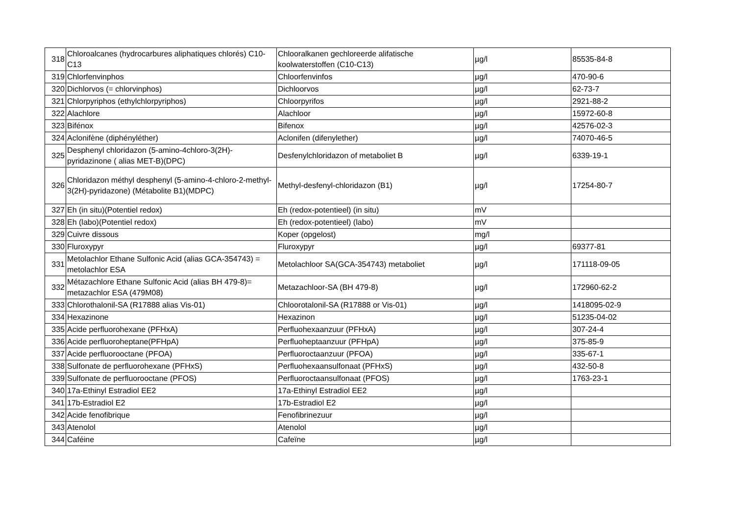| 318 | Chloroalcanes (hydrocarbures aliphatiques chlorés) C10-C13 | Chlooralkanen gechloreerde alifatische koolwaterstoffen (C10-C13) | µg/l | 85535-84-8 |
| 319 | Chlorfenvinphos | Chloorfenvinfos | µg/l | 470-90-6 |
| 320 | Dichlorvos (= chlorvinphos) | Dichloorvos | µg/l | 62-73-7 |
| 321 | Chlorpyriphos (ethylchlorpyriphos) | Chloorpyrifos | µg/l | 2921-88-2 |
| 322 | Alachlore | Alachloor | µg/l | 15972-60-8 |
| 323 | Bifénox | Bifenox | µg/l | 42576-02-3 |
| 324 | Aclonifène (diphényléther) | Aclonifen (difenylether) | µg/l | 74070-46-5 |
| 325 | Desphenyl chloridazon (5-amino-4chloro-3(2H)-pyridazinone ( alias MET-B)(DPC) | Desfenylchloridazon of metaboliet B | µg/l | 6339-19-1 |
| 326 | Chloridazon méthyl desphenyl (5-amino-4-chloro-2-methyl-3(2H)-pyridazone) (Métabolite B1)(MDPC) | Methyl-desfenyl-chloridazon (B1) | µg/l | 17254-80-7 |
| 327 | Eh (in situ)(Potentiel redox) | Eh (redox-potentieel) (in situ) | mV | |
| 328 | Eh (labo)(Potentiel redox) | Eh (redox-potentieel) (labo) | mV | |
| 329 | Cuivre dissous | Koper (opgelost) | mg/l | |
| 330 | Fluroxypyr | Fluroxypyr | µg/l | 69377-81 |
| 331 | Metolachlor Ethane Sulfonic Acid (alias GCA-354743) = metolachlor ESA | Metolachloor SA(GCA-354743) metaboliet | µg/l | 171118-09-05 |
| 332 | Métazachlore Ethane Sulfonic Acid (alias BH 479-8)= metazachlor ESA (479M08) | Metazachloor-SA (BH 479-8) | µg/l | 172960-62-2 |
| 333 | Chlorothalonil-SA (R17888 alias Vis-01) | Chloorotalonil-SA (R17888 or Vis-01) | µg/l | 1418095-02-9 |
| 334 | Hexazinone | Hexazinon | µg/l | 51235-04-02 |
| 335 | Acide perfluorohexane (PFHxA) | Perfluohexaanzuur (PFHxA) | µg/l | 307-24-4 |
| 336 | Acide perfluoroheptane(PFHpA) | Perfluoheptaanzuur (PFHpA) | µg/l | 375-85-9 |
| 337 | Acide perfluorooctane (PFOA) | Perfluoroctaanzuur (PFOA) | µg/l | 335-67-1 |
| 338 | Sulfonate de perfluorohexane (PFHxS) | Perfluohexaansulfonaat (PFHxS) | µg/l | 432-50-8 |
| 339 | Sulfonate de perfluorooctane (PFOS) | Perfluoroctaansulfonaat (PFOS) | µg/l | 1763-23-1 |
| 340 | 17a-Ethinyl Estradiol EE2 | 17a-Ethinyl Estradiol EE2 | µg/l | |
| 341 | 17b-Estradiol E2 | 17b-Estradiol E2 | µg/l | |
| 342 | Acide fenofibrique | Fenofibrinezuur | µg/l | |
| 343 | Atenolol | Atenolol | µg/l | |
| 344 | Caféine | Cafeïne | µg/l | |